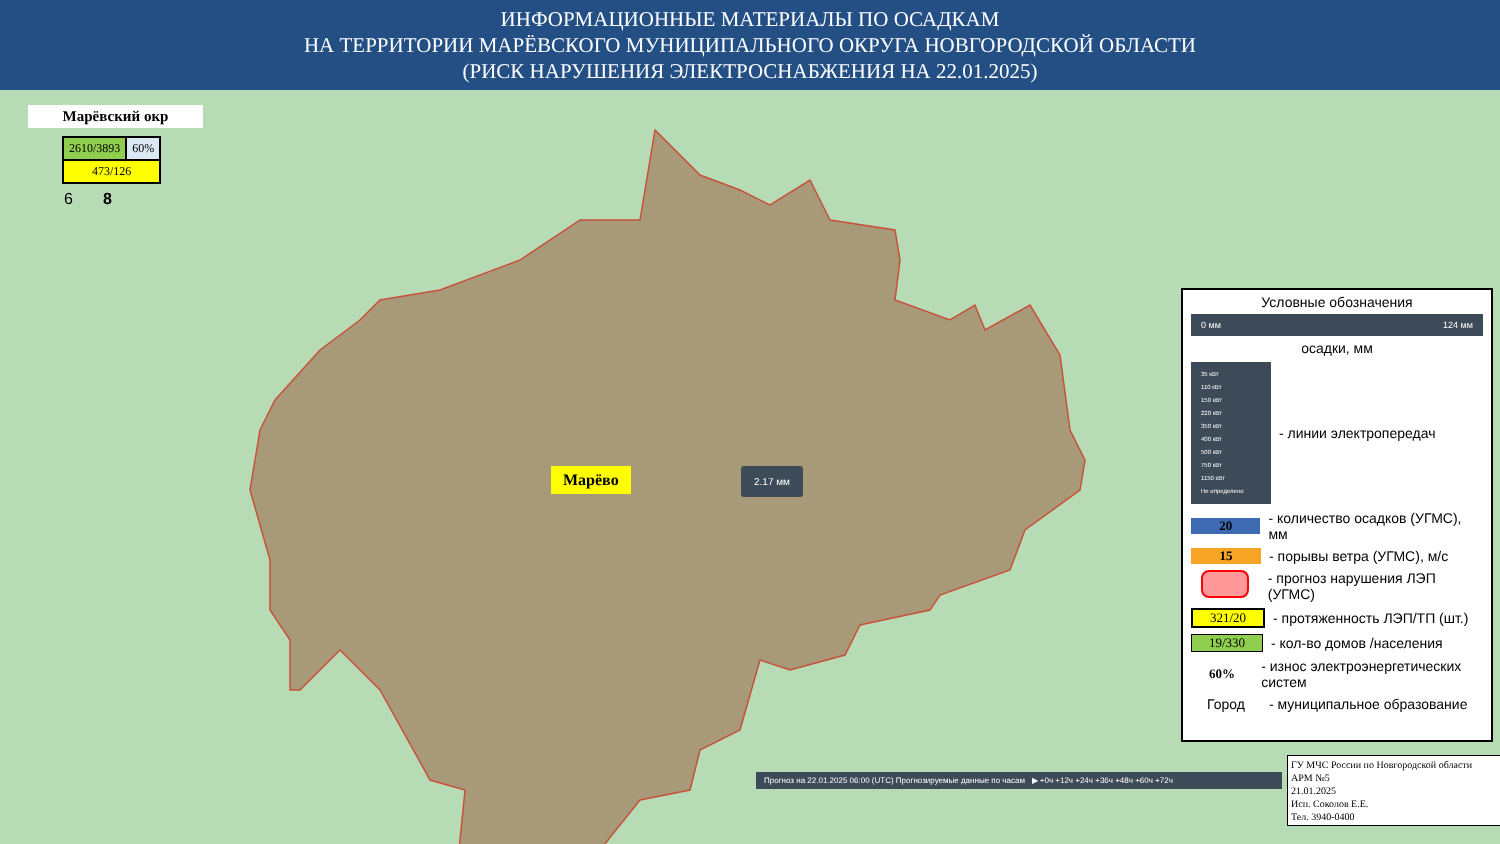ИНФОРМАЦИОННЫЕ МАТЕРИАЛЫ ПО ОСАДКАМ
НА ТЕРРИТОРИИ МАРЁВСКОГО МУНИЦИПАЛЬНОГО ОКРУГА НОВГОРОДСКОЙ ОБЛАСТИ
(РИСК НАРУШЕНИЯ ЭЛЕКТРОСНАБЖЕНИЯ НА 22.01.2025)
Марёвский окр
| 2610/3893 | 60% |
| 473/126 | |
6 8
Марёво 2.17 мм
Условные обозначения
0 мм 124 мм
осадки, мм
35 кВт
110 кВт
150 кВт
220 кВт
350 кВт
400 кВт
500 кВт
750 кВт
1150 кВт
Не определено
- линии электропередач
20
- количество осадков (УГМС), мм
15 - порывы ветра (УГМС), м/с
- прогноз нарушения ЛЭП (УГМС)
321/20 - протяженность ЛЭП/ТП (шт.)
19/330 - кол-во домов /населения
60%
- износ электроэнергетических систем
Город - муниципальное образование
Прогноз на 22.01.2025 06:00 (UTC) Прогнозируемые данные по часам ▶ +0ч +12ч +24ч +36ч +48ч +60ч +72ч
ГУ МЧС России по Новгородской области
АРМ №5
21.01.2025
Исп. Соколов Е.Е.
Тел. 3940-0400